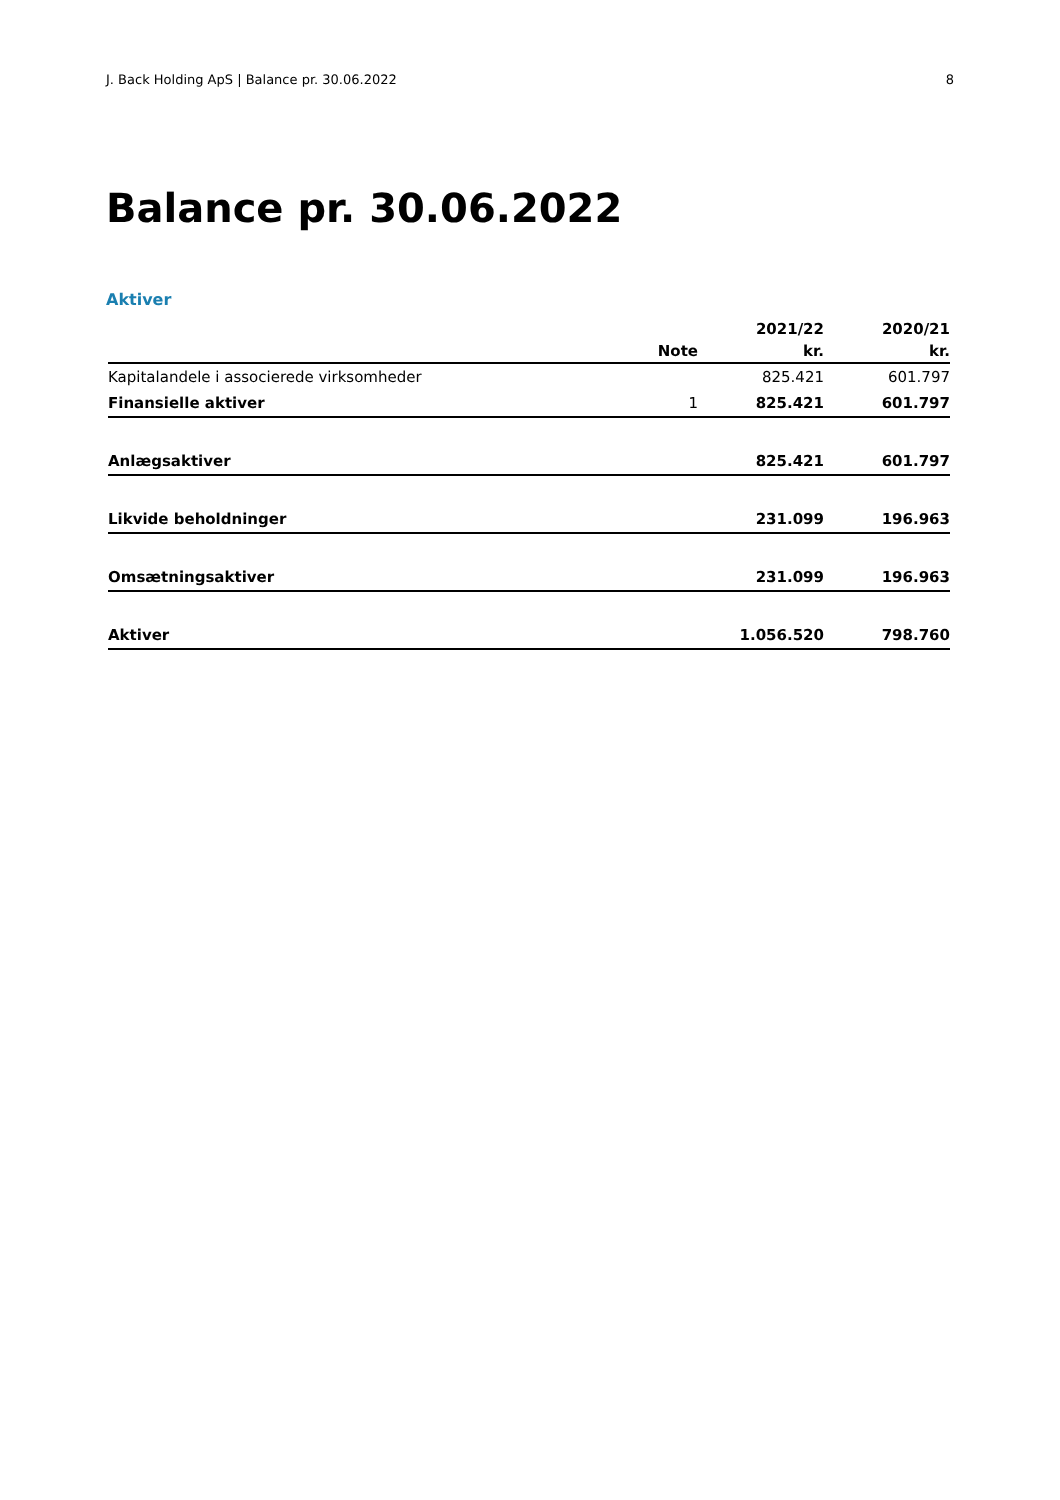J. Back Holding ApS | Balance pr. 30.06.2022 8
Balance pr. 30.06.2022
Aktiver
| | | 2021/22 | 2020/21 |
| --- | --- | --- | --- |
| | Note | kr. | kr. |
| Kapitalandele i associerede virksomheder | | 825.421 | 601.797 |
| Finansielle aktiver | 1 | 825.421 | 601.797 |
| Anlægsaktiver | | 825.421 | 601.797 |
| Likvide beholdninger | | 231.099 | 196.963 |
| Omsætningsaktiver | | 231.099 | 196.963 |
| Aktiver | | 1.056.520 | 798.760 |